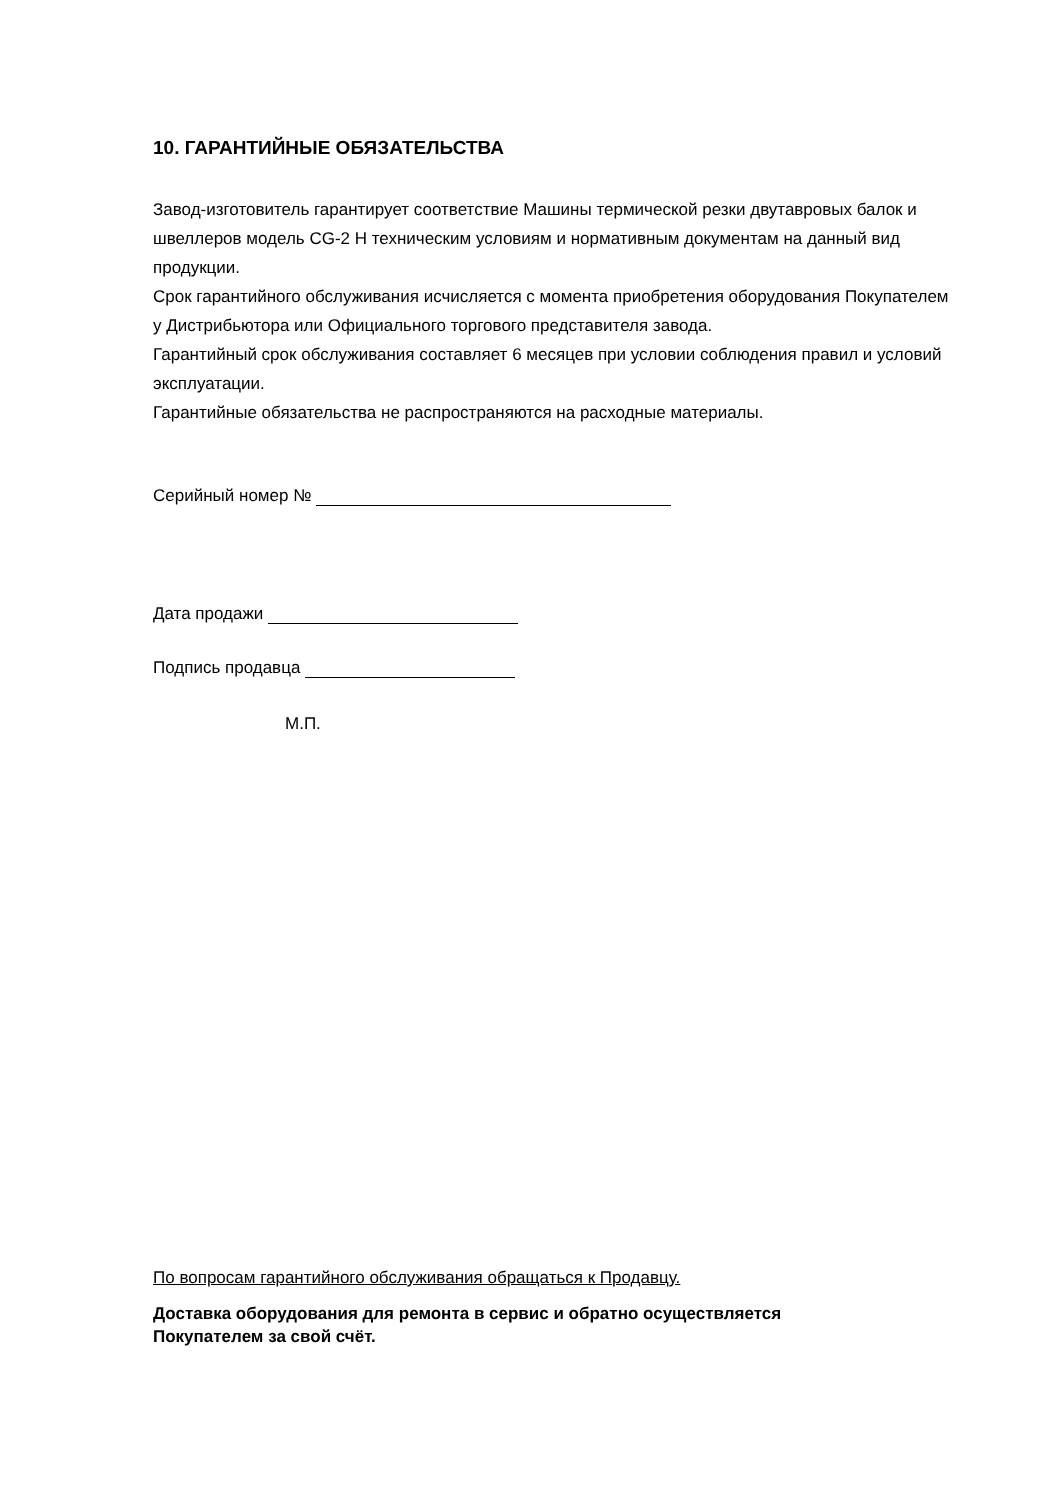10. ГАРАНТИЙНЫЕ ОБЯЗАТЕЛЬСТВА
Завод-изготовитель гарантирует соответствие Машины термической резки двутавровых балок и швеллеров модель CG-2 H техническим условиям и нормативным документам на данный вид продукции.
Срок гарантийного обслуживания исчисляется с момента приобретения оборудования Покупателем у Дистрибьютора или Официального торгового представителя завода.
Гарантийный срок обслуживания составляет 6 месяцев при условии соблюдения правил и условий эксплуатации.
Гарантийные обязательства не распространяются на расходные материалы.
Серийный номер №
Дата продажи
Подпись продавца
М.П.
По вопросам гарантийного обслуживания обращаться к Продавцу.
Доставка оборудования для ремонта в сервис и обратно осуществляется
Покупателем за свой счёт.